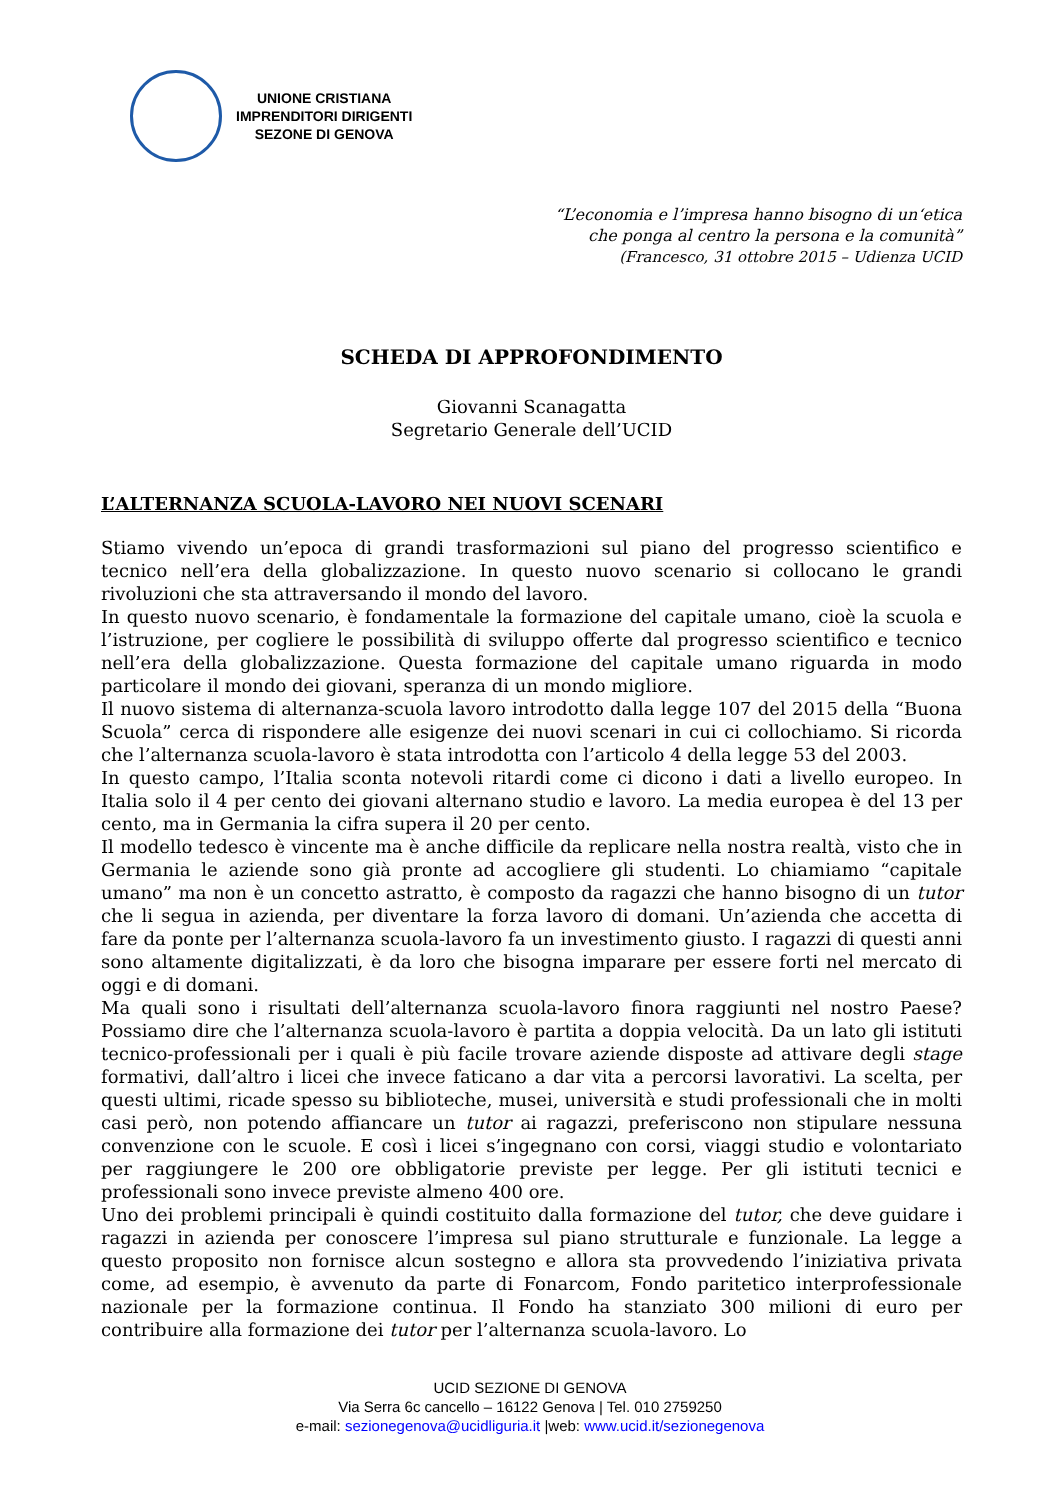UNIONE CRISTIANA
IMPRENDITORI DIRIGENTI
SEZONE DI GENOVA
“L’economia e l’impresa hanno bisogno di un‘etica
che ponga al centro la persona e la comunità”
(Francesco, 31 ottobre 2015 – Udienza UCID
SCHEDA DI APPROFONDIMENTO
Giovanni Scanagatta
Segretario Generale dell’UCID
L’ALTERNANZA SCUOLA-LAVORO NEI NUOVI SCENARI
Stiamo vivendo un’epoca di grandi trasformazioni sul piano del progresso scientifico e tecnico nell’era della globalizzazione. In questo nuovo scenario si collocano le grandi rivoluzioni che sta attraversando il mondo del lavoro.
In questo nuovo scenario, è fondamentale la formazione del capitale umano, cioè la scuola e l’istruzione, per cogliere le possibilità di sviluppo offerte dal progresso scientifico e tecnico nell’era della globalizzazione. Questa formazione del capitale umano riguarda in modo particolare il mondo dei giovani, speranza di un mondo migliore.
Il nuovo sistema di alternanza-scuola lavoro introdotto dalla legge 107 del 2015 della “Buona Scuola” cerca di rispondere alle esigenze dei nuovi scenari in cui ci collochiamo. Si ricorda che l’alternanza scuola-lavoro è stata introdotta con l’articolo 4 della legge 53 del 2003.
In questo campo, l’Italia sconta notevoli ritardi come ci dicono i dati a livello europeo. In Italia solo il 4 per cento dei giovani alternano studio e lavoro. La media europea è del 13 per cento, ma in Germania la cifra supera il 20 per cento.
Il modello tedesco è vincente ma è anche difficile da replicare nella nostra realtà, visto che in Germania le aziende sono già pronte ad accogliere gli studenti. Lo chiamiamo “capitale umano” ma non è un concetto astratto, è composto da ragazzi che hanno bisogno di un tutor che li segua in azienda, per diventare la forza lavoro di domani. Un’azienda che accetta di fare da ponte per l’alternanza scuola-lavoro fa un investimento giusto. I ragazzi di questi anni sono altamente digitalizzati, è da loro che bisogna imparare per essere forti nel mercato di oggi e di domani.
Ma quali sono i risultati dell’alternanza scuola-lavoro finora raggiunti nel nostro Paese? Possiamo dire che l’alternanza scuola-lavoro è partita a doppia velocità. Da un lato gli istituti tecnico-professionali per i quali è più facile trovare aziende disposte ad attivare degli stage formativi, dall’altro i licei che invece faticano a dar vita a percorsi lavorativi. La scelta, per questi ultimi, ricade spesso su biblioteche, musei, università e studi professionali che in molti casi però, non potendo affiancare un tutor ai ragazzi, preferiscono non stipulare nessuna convenzione con le scuole. E così i licei s’ingegnano con corsi, viaggi studio e volontariato per raggiungere le 200 ore obbligatorie previste per legge. Per gli istituti tecnici e professionali sono invece previste almeno 400 ore.
Uno dei problemi principali è quindi costituito dalla formazione del tutor, che deve guidare i ragazzi in azienda per conoscere l’impresa sul piano strutturale e funzionale. La legge a questo proposito non fornisce alcun sostegno e allora sta provvedendo l’iniziativa privata come, ad esempio, è avvenuto da parte di Fonarcom, Fondo paritetico interprofessionale nazionale per la formazione continua. Il Fondo ha stanziato 300 milioni di euro per contribuire alla formazione dei tutor per l’alternanza scuola-lavoro. Lo
UCID SEZIONE DI GENOVA
Via Serra 6c cancello – 16122 Genova | Tel. 010 2759250
e-mail: sezionegenova@ucidliguria.it |web: www.ucid.it/sezionegenova